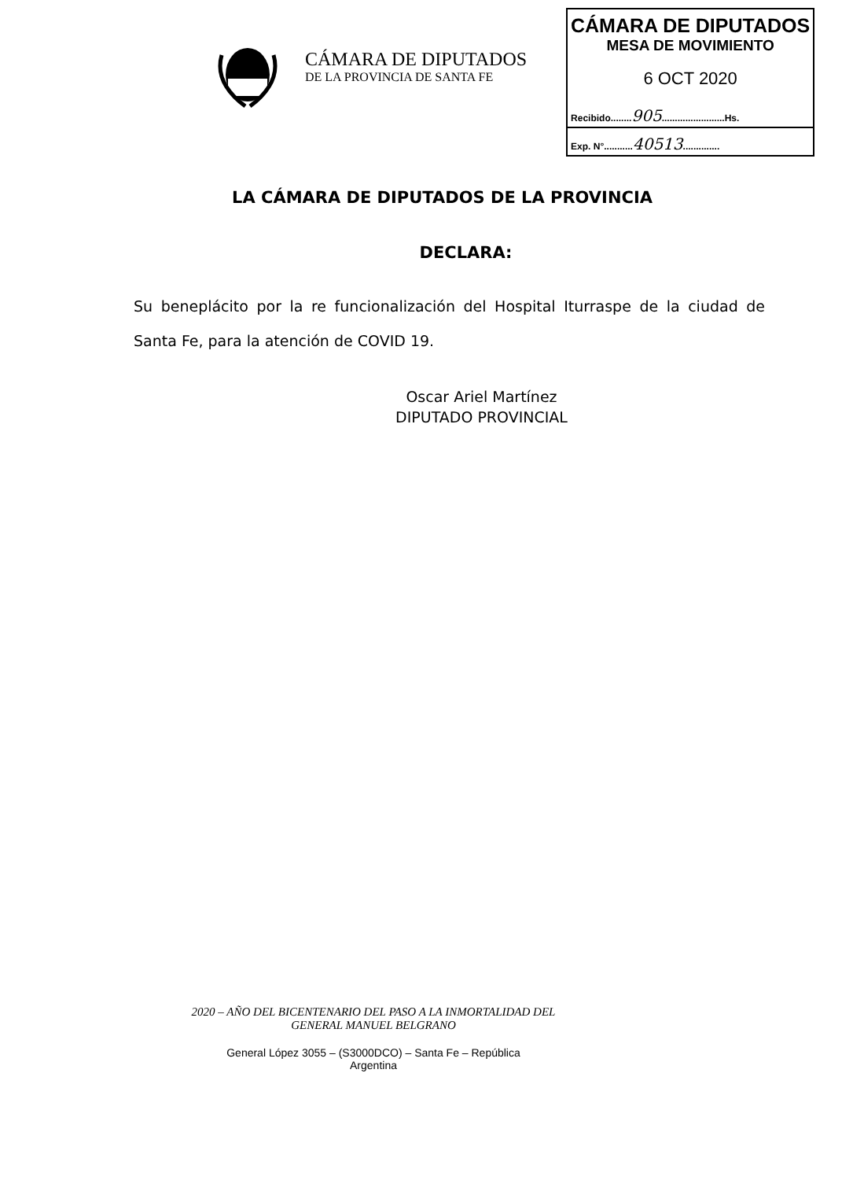CÁMARA DE DIPUTADOS
DE LA PROVINCIA DE SANTA FE
CÁMARA DE DIPUTADOS
MESA DE MOVIMIENTO
6 OCT 2020
Recibido........905........................Hs.
Exp. N°...........40513..............
LA CÁMARA DE DIPUTADOS DE LA PROVINCIA
DECLARA:
Su beneplácito por la re funcionalización del Hospital Iturraspe de la ciudad de Santa Fe, para la atención de COVID 19.
Oscar Ariel Martínez
DIPUTADO PROVINCIAL
2020 – AÑO DEL BICENTENARIO DEL PASO A LA INMORTALIDAD DEL
GENERAL MANUEL BELGRANO
General López 3055 – (S3000DCO) – Santa Fe – República
Argentina